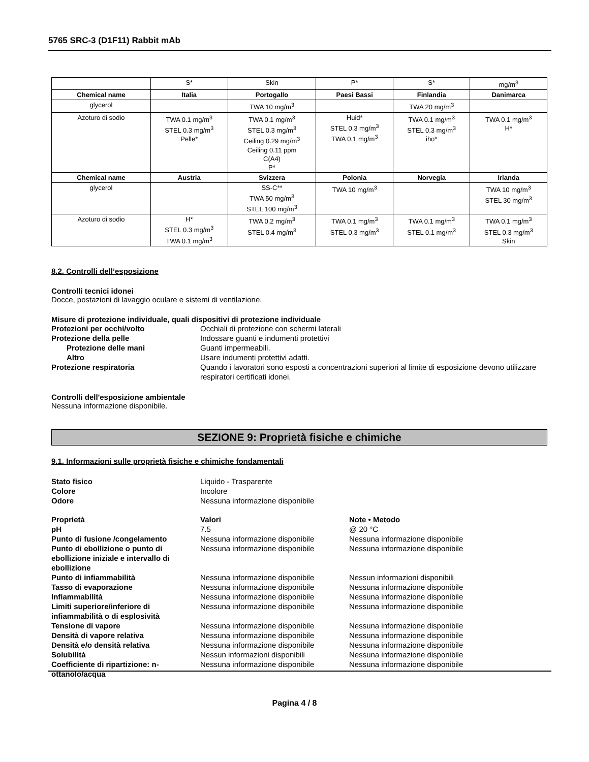5765 SRC-3 (D1F11) Rabbit mAb
| | S* | Skin | P* | S* | mg/m<sup>3</sup> |
| Chemical name | Italia | Portogallo | Paesi Bassi | Finlandia | Danimarca |
| glycerol | | TWA 10 mg/m<sup>3</sup> | | TWA 20 mg/m<sup>3</sup> | |
| Azoturo di sodio | TWA 0.1 mg/m<sup>3</sup> STEL 0.3 mg/m<sup>3</sup> Pelle* | TWA 0.1 mg/m<sup>3</sup> STEL 0.3 mg/m<sup>3</sup> Ceiling 0.29 mg/m<sup>3</sup> Ceiling 0.11 ppm C(A4) P* | Huid* STEL 0.3 mg/m<sup>3</sup> TWA 0.1 mg/m<sup>3</sup> | TWA 0.1 mg/m<sup>3</sup> STEL 0.3 mg/m<sup>3</sup> iho* | TWA 0.1 mg/m<sup>3</sup> H* |
| Chemical name | Austria | Svizzera | Polonia | Norvegia | Irlanda |
| glycerol | | SS-C** TWA 50 mg/m<sup>3</sup> STEL 100 mg/m<sup>3</sup> | TWA 10 mg/m<sup>3</sup> | | TWA 10 mg/m<sup>3</sup> STEL 30 mg/m<sup>3</sup> |
| Azoturo di sodio | H* STEL 0.3 mg/m<sup>3</sup> TWA 0.1 mg/m<sup>3</sup> | TWA 0.2 mg/m<sup>3</sup> STEL 0.4 mg/m<sup>3</sup> | TWA 0.1 mg/m<sup>3</sup> STEL 0.3 mg/m<sup>3</sup> | TWA 0.1 mg/m<sup>3</sup> STEL 0.1 mg/m<sup>3</sup> | TWA 0.1 mg/m<sup>3</sup> STEL 0.3 mg/m<sup>3</sup> Skin |
8.2. Controlli dell’esposizione
Controlli tecnici idonei
Docce, postazioni di lavaggio oculare e sistemi di ventilazione.
Misure di protezione individuale, quali dispositivi di protezione individuale
Protezioni per occhi/volto Occhiali di protezione con schermi laterali
Protezione della pelle Indossare guanti e indumenti protettivi
Protezione delle mani Guanti impermeabili.
Altro Usare indumenti protettivi adatti.
Protezione respiratoria Quando i lavoratori sono esposti a concentrazioni superiori al limite di esposizione devono utilizzare respiratori certificati idonei.
Controlli dell'esposizione ambientale
Nessuna informazione disponibile.
SEZIONE 9: Proprietà fisiche e chimiche
9.1. Informazioni sulle proprietà fisiche e chimiche fondamentali
Stato fisico Liquido - Trasparente
Colore Incolore
Odore Nessuna informazione disponibile
Proprietà Valori Note • Metodo
pH 7.5 @ 20 °C
Punto di fusione /congelamento Nessuna informazione disponibile Nessuna informazione disponibile
Punto di ebollizione o punto di ebollizione iniziale e intervallo di ebollizione
Nessuna informazione disponibile Nessuna informazione disponibile
Punto di infiammabilità Nessuna informazione disponibile Nessun informazioni disponibili
Tasso di evaporazione Nessuna informazione disponibile Nessuna informazione disponibile
Infiammabilità Nessuna informazione disponibile Nessuna informazione disponibile
Limiti superiore/inferiore di infiammabilità o di esplosività
Nessuna informazione disponibile Nessuna informazione disponibile
Tensione di vapore Nessuna informazione disponibile Nessuna informazione disponibile
Densità di vapore relativa Nessuna informazione disponibile Nessuna informazione disponibile
Densità e/o densità relativa Nessuna informazione disponibile Nessuna informazione disponibile
Solubilità Nessun informazioni disponibili Nessuna informazione disponibile
Coefficiente di ripartizione: n-ottanolo/acqua
Nessuna informazione disponibile Nessuna informazione disponibile
Pagina 4 / 8